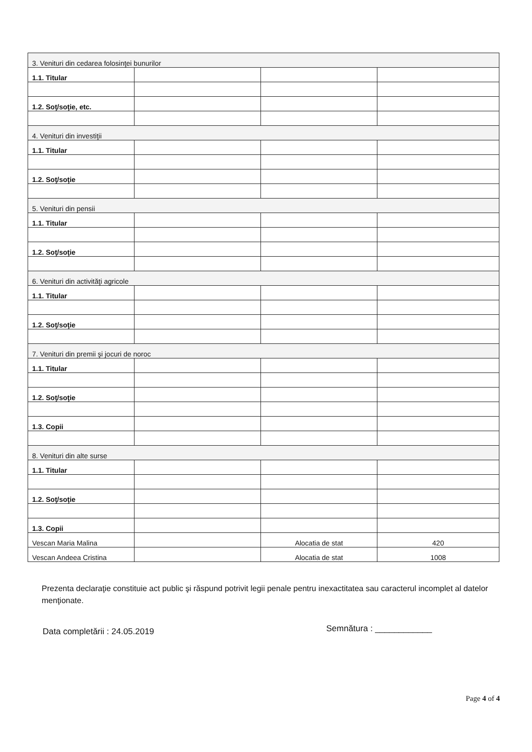| 3. Venituri din cedarea folosinţei bunurilor | | | |
| 1.1. Titular | | | |
| 1.2. Soţ/soţie, etc. | | | |
| 4. Venituri din investiţii | | | |
| 1.1. Titular | | | |
| 1.2. Soţ/soţie | | | |
| 5. Venituri din pensii | | | |
| 1.1. Titular | | | |
| 1.2. Soţ/soţie | | | |
| 6. Venituri din activităţi agricole | | | |
| 1.1. Titular | | | |
| 1.2. Soţ/soţie | | | |
| 7. Venituri din premii şi jocuri de noroc | | | |
| 1.1. Titular | | | |
| 1.2. Soţ/soţie | | | |
| 1.3. Copii | | | |
| 8. Venituri din alte surse | | | |
| 1.1. Titular | | | |
| 1.2. Soţ/soţie | | | |
| 1.3. Copii | | | |
| Vescan Maria Malina | | Alocatia de stat | 420 |
| Vescan Andeea Cristina | | Alocatia de stat | 1008 |
Prezenta declaraţie constituie act public şi răspund potrivit legii penale pentru inexactitatea sau caracterul incomplet al datelor menţionate.
Data completării : 24.05.2019 Semnătura : ____________
Page 4 of 4